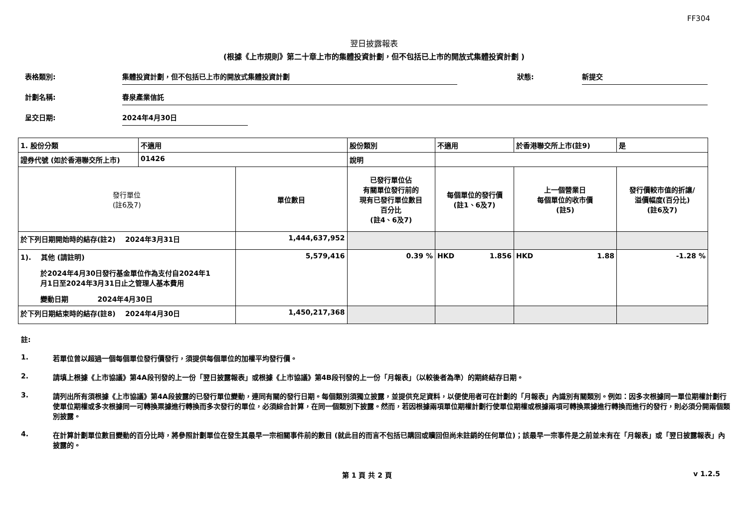FF304
翌日披露報表
(根據《上市規則》第二十章上市的集體投資計劃，但不包括已上市的開放式集體投資計劃 )
表格類別: 集體投資計劃，但不包括已上市的開放式集體投資計劃 狀態: 新提交
計劃名稱: 春泉產業信託
呈交日期: 2024年4月30日
| 1. 股份分類 | 不適用 | | 股份類別 | 不適用 | | 於香港聯交所上市(註9) | 是 | |
| 證券代號 (如於香港聯交所上市) | 01426 | | 說明 | | | | | |
| 發行單位 (註6及7) | | 單位數目 | 已發行單位佔 有關單位發行前的 現有已發行單位數目 百分比 (註4、6及7) | | 每個單位的發行價 (註1、6及7) | 上一個營業日 每個單位的收市價 (註5) | | 發行價較市值的折讓/ 溢價幅度(百分比) (註6及7) |
| 於下列日期開始時的結存(註2) 2024年3月31日 | | 1,444,637,952 | | | | | | |
| 1). 其他 (請註明) 於2024年4月30日發行基金單位作為支付自2024年1 月1日至2024年3月31日止之管理人基本費用 變動日期 2024年4月30日 | | 5,579,416 | 0.39 % | | HKD 1.856 | HKD 1.88 | | -1.28 % |
| 於下列日期結束時的結存(註8) 2024年4月30日 | | 1,450,217,368 | | | | | | |
註:
1. 若單位曾以超過一個每個單位發行價發行，須提供每個單位的加權平均發行價。
2. 請填上根據《上市協議》第4A段刊發的上一份「翌日披露報表」或根據《上市協議》第4B段刊發的上一份「月報表」（以較後者為準）的期終結存日期。
3. 請列出所有須根據《上市協議》第4A段披露的已發行單位變動，連同有關的發行日期。每個類別須獨立披露，並提供充足資料，以便使用者可在計劃的「月報表」內識別有關類別。例如：因多次根據同一單位期權計劃行使單位期權或多次根據同一可轉換票據進行轉換而多次發行的單位，必須綜合計算，在同一個類別下披露。然而，若因根據兩項單位期權計劃行使單位期權或根據兩項可轉換票據進行轉換而進行的發行，則必須分開兩個類別披露。
4. 在計算計劃單位數目變動的百分比時，將參照計劃單位在發生其最早一宗相關事件前的數目 (就此目的而言不包括已購回或贖回但尚未註銷的任何單位)；該最早一宗事件是之前並未有在「月報表」或「翌日披露報表」內披露的。
第 1 頁 共 2 頁 v 1.2.5